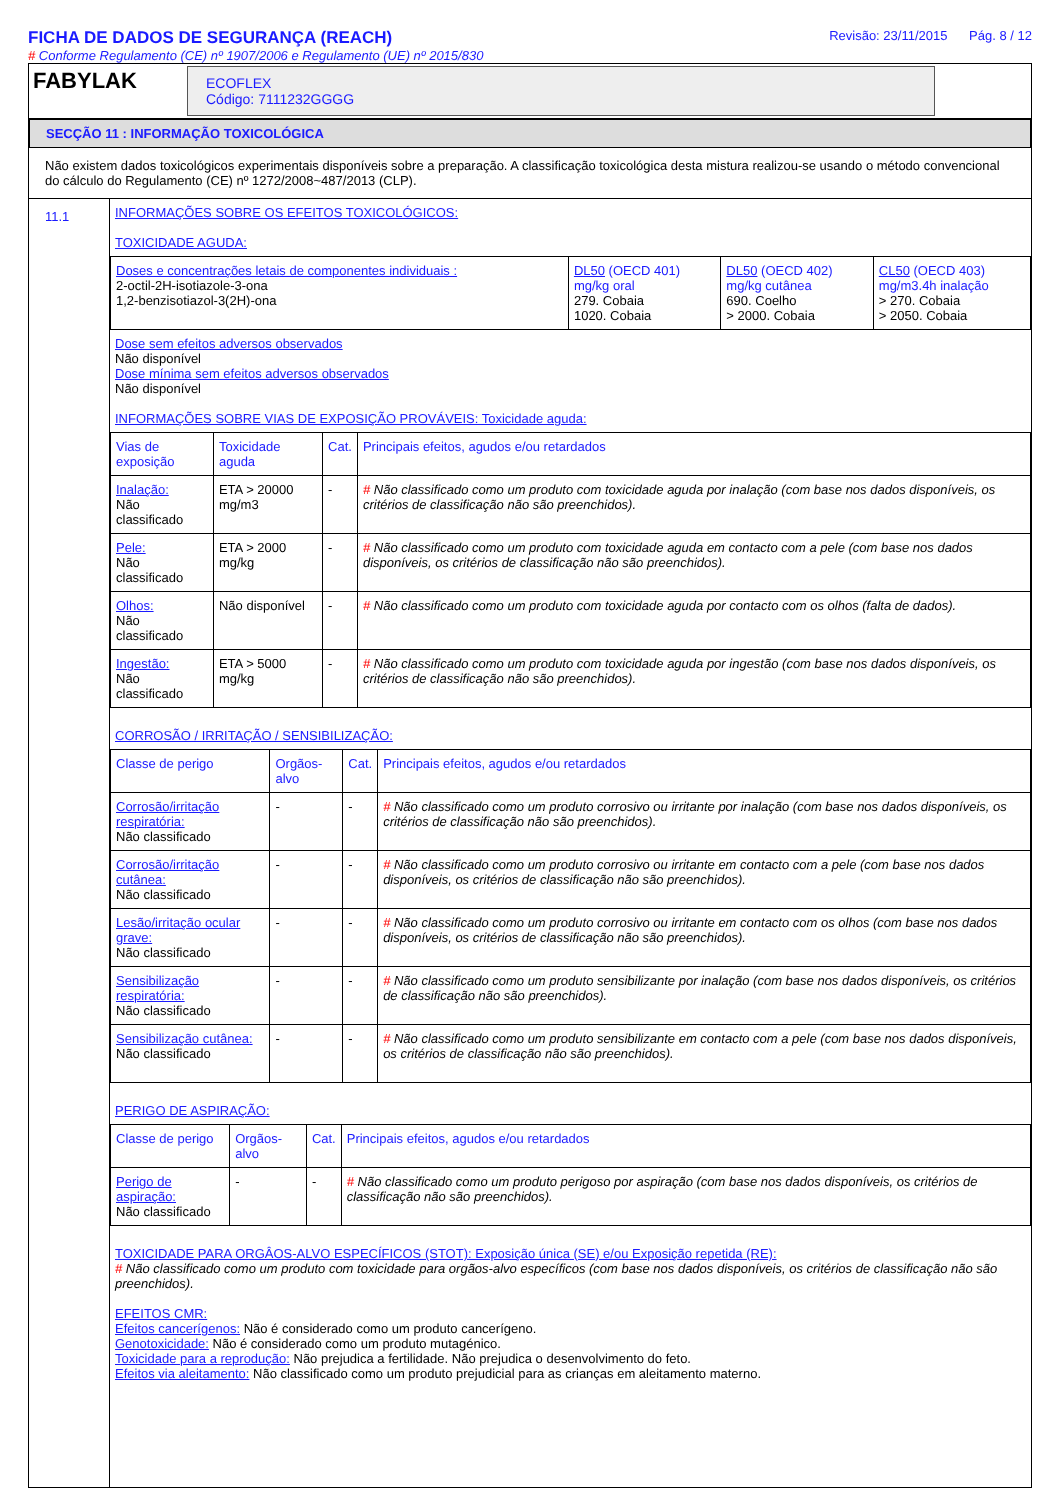FICHA DE DADOS DE SEGURANÇA (REACH)
# Conforme Regulamento (CE) nº 1907/2006 e Regulamento (UE) nº 2015/830
Revisão: 23/11/2015 Pág. 8 / 12
FABYLAK
ECOFLEX
Código: 7111232GGGG
SECÇÃO 11 : INFORMAÇÃO TOXICOLÓGICA
Não existem dados toxicológicos experimentais disponíveis sobre a preparação. A classificação toxicológica desta mistura realizou-se usando o método convencional do cálculo do Regulamento (CE) nº 1272/2008~487/2013 (CLP).
11.1
INFORMAÇÕES SOBRE OS EFEITOS TOXICOLÓGICOS:
TOXICIDADE AGUDA:
| Doses e concentrações letais de componentes individuais : 2-octil-2H-isotiazole-3-ona 1,2-benzisotiazol-3(2H)-ona | DL50 (OECD 401) mg/kg oral 279. Cobaia 1020. Cobaia | DL50 (OECD 402) mg/kg cutânea 690. Coelho > 2000. Cobaia | CL50 (OECD 403) mg/m3.4h inalação > 270. Cobaia > 2050. Cobaia |
Dose sem efeitos adversos observados
Não disponível
Dose mínima sem efeitos adversos observados
Não disponível
INFORMAÇÕES SOBRE VIAS DE EXPOSIÇÃO PROVÁVEIS: Toxicidade aguda:
| Vias de exposição | Toxicidade aguda | Cat. | Principais efeitos, agudos e/ou retardados |
| --- | --- | --- | --- |
| Inalação: Não classificado | ETA > 20000 mg/m3 | - | # Não classificado como um produto com toxicidade aguda por inalação (com base nos dados disponíveis, os critérios de classificação não são preenchidos). |
| Pele: Não classificado | ETA > 2000 mg/kg | - | # Não classificado como um produto com toxicidade aguda em contacto com a pele (com base nos dados disponíveis, os critérios de classificação não são preenchidos). |
| Olhos: Não classificado | Não disponível | - | # Não classificado como um produto com toxicidade aguda por contacto com os olhos (falta de dados). |
| Ingestão: Não classificado | ETA > 5000 mg/kg | - | # Não classificado como um produto com toxicidade aguda por ingestão (com base nos dados disponíveis, os critérios de classificação não são preenchidos). |
CORROSÃO / IRRITAÇÃO / SENSIBILIZAÇÃO:
| Classe de perigo | Orgãos-alvo | Cat. | Principais efeitos, agudos e/ou retardados |
| --- | --- | --- | --- |
| Corrosão/irritação respiratória: Não classificado | - | - | # Não classificado como um produto corrosivo ou irritante por inalação (com base nos dados disponíveis, os critérios de classificação não são preenchidos). |
| Corrosão/irritação cutânea: Não classificado | - | - | # Não classificado como um produto corrosivo ou irritante em contacto com a pele (com base nos dados disponíveis, os critérios de classificação não são preenchidos). |
| Lesão/irritação ocular grave: Não classificado | - | - | # Não classificado como um produto corrosivo ou irritante em contacto com os olhos (com base nos dados disponíveis, os critérios de classificação não são preenchidos). |
| Sensibilização respiratória: Não classificado | - | - | # Não classificado como um produto sensibilizante por inalação (com base nos dados disponíveis, os critérios de classificação não são preenchidos). |
| Sensibilização cutânea: Não classificado | - | - | # Não classificado como um produto sensibilizante em contacto com a pele (com base nos dados disponíveis, os critérios de classificação não são preenchidos). |
PERIGO DE ASPIRAÇÃO:
| Classe de perigo | Orgãos-alvo | Cat. | Principais efeitos, agudos e/ou retardados |
| --- | --- | --- | --- |
| Perigo de aspiração: Não classificado | - | - | # Não classificado como um produto perigoso por aspiração (com base nos dados disponíveis, os critérios de classificação não são preenchidos). |
TOXICIDADE PARA ORGÂOS-ALVO ESPECÍFICOS (STOT): Exposição única (SE) e/ou Exposição repetida (RE):
# Não classificado como um produto com toxicidade para orgãos-alvo específicos (com base nos dados disponíveis, os critérios de classificação não são preenchidos).
EFEITOS CMR:
Efeitos cancerígenos: Não é considerado como um produto cancerígeno.
Genotoxicidade: Não é considerado como um produto mutagénico.
Toxicidade para a reprodução: Não prejudica a fertilidade. Não prejudica o desenvolvimento do feto.
Efeitos via aleitamento: Não classificado como um produto prejudicial para as crianças em aleitamento materno.